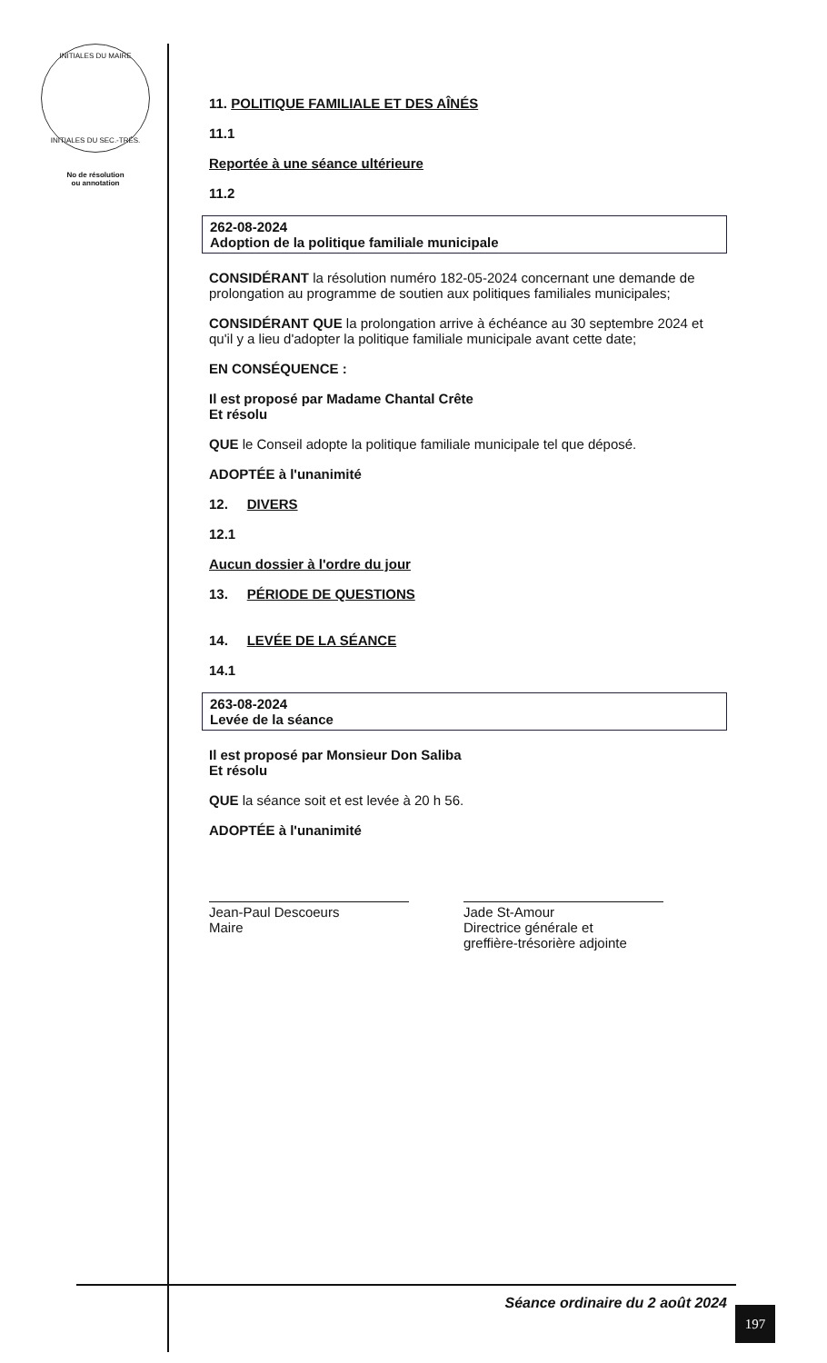INITIALES DU MAIRE
INITIALES DU SEC.-TRÉS.
No de résolution
ou annotation
11. POLITIQUE FAMILIALE ET DES AÎNÉS
11.1
Reportée à une séance ultérieure
11.2
262-08-2024
Adoption de la politique familiale municipale
CONSIDÉRANT la résolution numéro 182-05-2024 concernant une demande de prolongation au programme de soutien aux politiques familiales municipales;
CONSIDÉRANT QUE la prolongation arrive à échéance au 30 septembre 2024 et qu'il y a lieu d'adopter la politique familiale municipale avant cette date;
EN CONSÉQUENCE :
Il est proposé par Madame Chantal Crête
Et résolu
QUE le Conseil adopte la politique familiale municipale tel que déposé.
ADOPTÉE à l'unanimité
12. DIVERS
12.1
Aucun dossier à l'ordre du jour
13. PÉRIODE DE QUESTIONS
14. LEVÉE DE LA SÉANCE
14.1
263-08-2024
Levée de la séance
Il est proposé par Monsieur Don Saliba
Et résolu
QUE la séance soit et est levée à 20 h 56.
ADOPTÉE à l'unanimité
Jean-Paul Descoeurs
Maire
Jade St-Amour
Directrice générale et
greffière-trésorière adjointe
Séance ordinaire du 2 août 2024
197